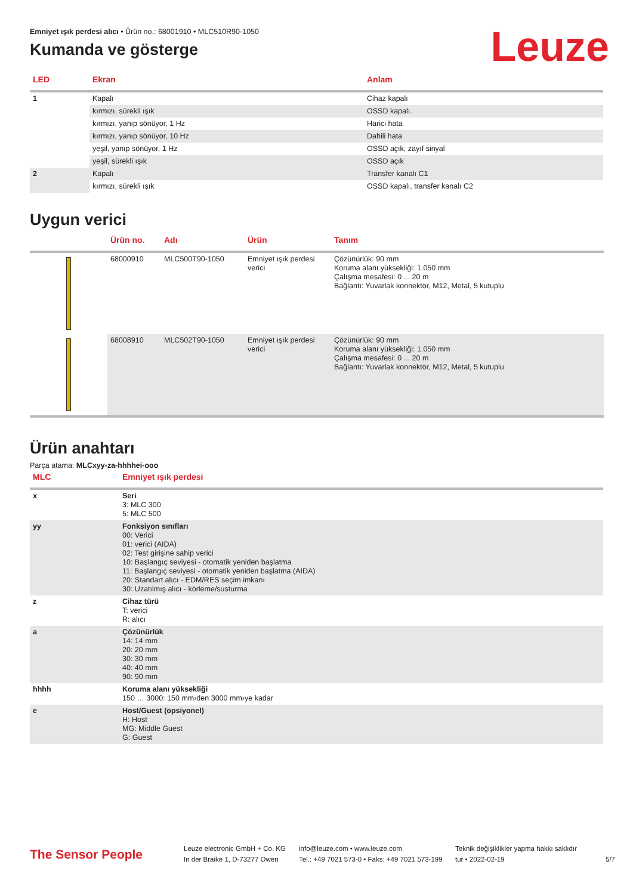Emniyet ışık perdesi alıcı • Ürün no.: 68001910 • MLC510R90-1050
Kumanda ve gösterge
Leuze
| LED | Ekran | Anlam |
| --- | --- | --- |
| 1 | Kapalı | Cihaz kapalı |
| | kırmızı, sürekli ışık | OSSD kapalı. |
| | kırmızı, yanıp sönüyor, 1 Hz | Harici hata |
| | kırmızı, yanıp sönüyor, 10 Hz | Dahili hata |
| | yeşil, yanıp sönüyor, 1 Hz | OSSD açık, zayıf sinyal |
| | yeşil, sürekli ışık | OSSD açık |
| 2 | Kapalı | Transfer kanalı C1 |
| | kırmızı, sürekli ışık | OSSD kapalı, transfer kanalı C2 |
Uygun verici
| | Ürün no. | Adı | Ürün | Tanım |
| --- | --- | --- | --- | --- |
| | 68000910 | MLC500T90-1050 | Emniyet ışık perdesi verici | Çözünürlük: 90 mm Koruma alanı yüksekliği: 1.050 mm Çalışma mesafesi: 0 ... 20 m Bağlantı: Yuvarlak konnektör, M12, Metal, 5 kutuplu |
| | 68008910 | MLC502T90-1050 | Emniyet ışık perdesi verici | Çözünürlük: 90 mm Koruma alanı yüksekliği: 1.050 mm Çalışma mesafesi: 0 ... 20 m Bağlantı: Yuvarlak konnektör, M12, Metal, 5 kutuplu |
Ürün anahtarı
Parça atama: MLCxyy-za-hhhhei-ooo
| MLC | Emniyet ışık perdesi |
| --- | --- |
| x | Seri 3: MLC 300 5: MLC 500 |
| yy | Fonksiyon sınıfları 00: Verici 01: verici (AIDA) 02: Test girişine sahip verici 10: Başlangıç seviyesi - otomatik yeniden başlatma 11: Başlangıç seviyesi - otomatik yeniden başlatma (AIDA) 20: Standart alıcı - EDM/RES seçim imkanı 30: Uzatılmış alıcı - körleme/susturma |
| z | Cihaz türü T: verici R: alıcı |
| a | Çözünürlük 14: 14 mm 20: 20 mm 30: 30 mm 40: 40 mm 90: 90 mm |
| hhhh | Koruma alanı yüksekliği 150 … 3000: 150 mm›den 3000 mm›ye kadar |
| e | Host/Guest (opsiyonel) H: Host MG: Middle Guest G: Guest |
The Sensor People
Leuze electronic GmbH + Co. KG
In der Braike 1, D-73277 Owen
info@leuze.com • www.leuze.com
Tel.: +49 7021 573-0 • Faks: +49 7021 573-199
Teknik değişiklikler yapma hakkı saklıdır
tur • 2022-02-19
5/7